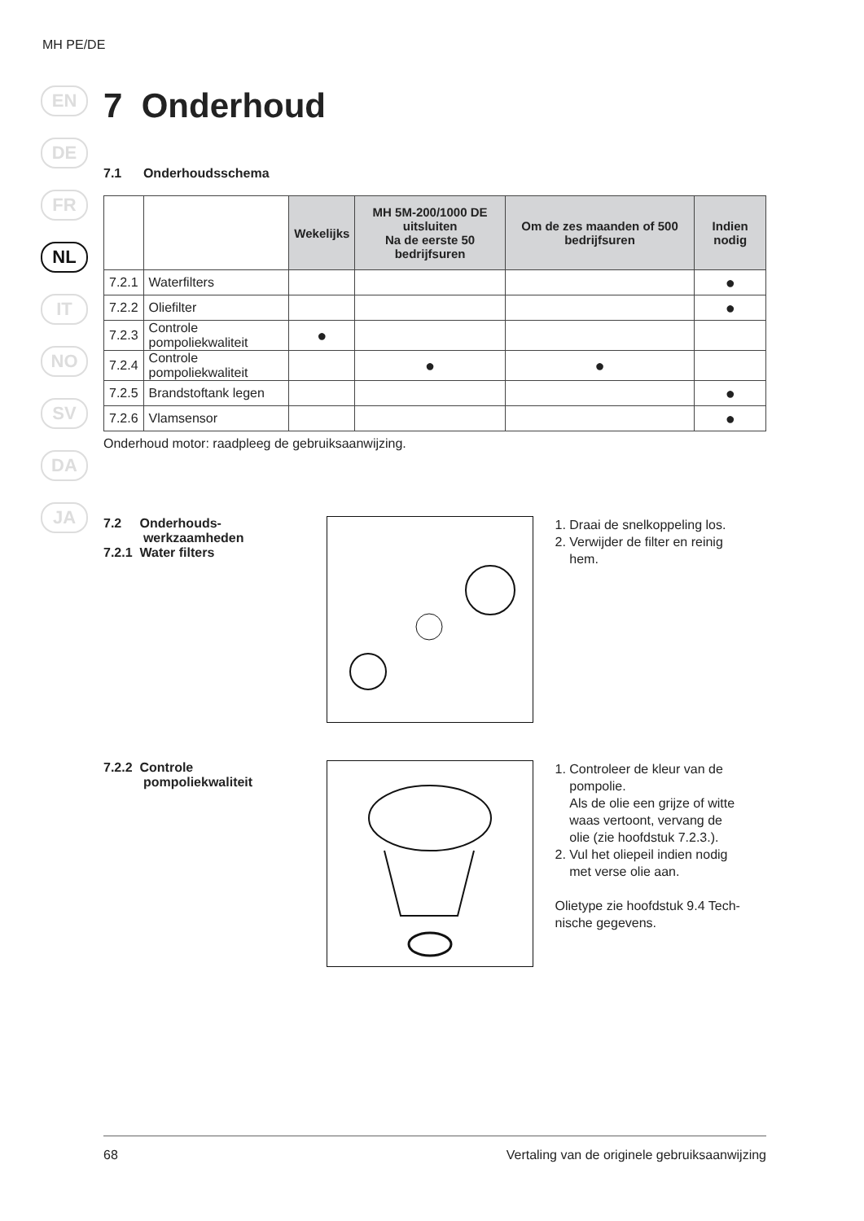MH PE/DE
EN
DE
FR
NL
IT
NO
SV
DA
JA
7 Onderhoud
7.1 Onderhoudsschema
| | | Wekelijks | MH 5M-200/1000 DE uitsluiten Na de eerste 50 bedrijfsuren | Om de zes maanden of 500 bedrijfsuren | Indien nodig |
| --- | --- | --- | --- | --- | --- |
| 7.2.1 | Waterfilters | | | | ● |
| 7.2.2 | Oliefilter | | | | ● |
| 7.2.3 | Controle pompoliekwaliteit | ● | | | |
| 7.2.4 | Controle pompoliekwaliteit | | ● | ● | |
| 7.2.5 | Brandstoftank legen | | | | ● |
| 7.2.6 | Vlamsensor | | | | ● |
Onderhoud motor: raadpleeg de gebruiksaanwijzing.
7.2 Onderhouds-
werkzaamheden
7.2.1 Water filters
1. Draai de snelkoppeling los.
2. Verwijder de filter en reinig
hem.
7.2.2 Controle
pompoliekwaliteit
1. Controleer de kleur van de
pompolie.
Als de olie een grijze of witte
waas vertoont, vervang de
olie (zie hoofdstuk 7.2.3.).
2. Vul het oliepeil indien nodig
met verse olie aan.
Olietype zie hoofdstuk 9.4 Tech-
nische gegevens.
68 Vertaling van de originele gebruiksaanwijzing